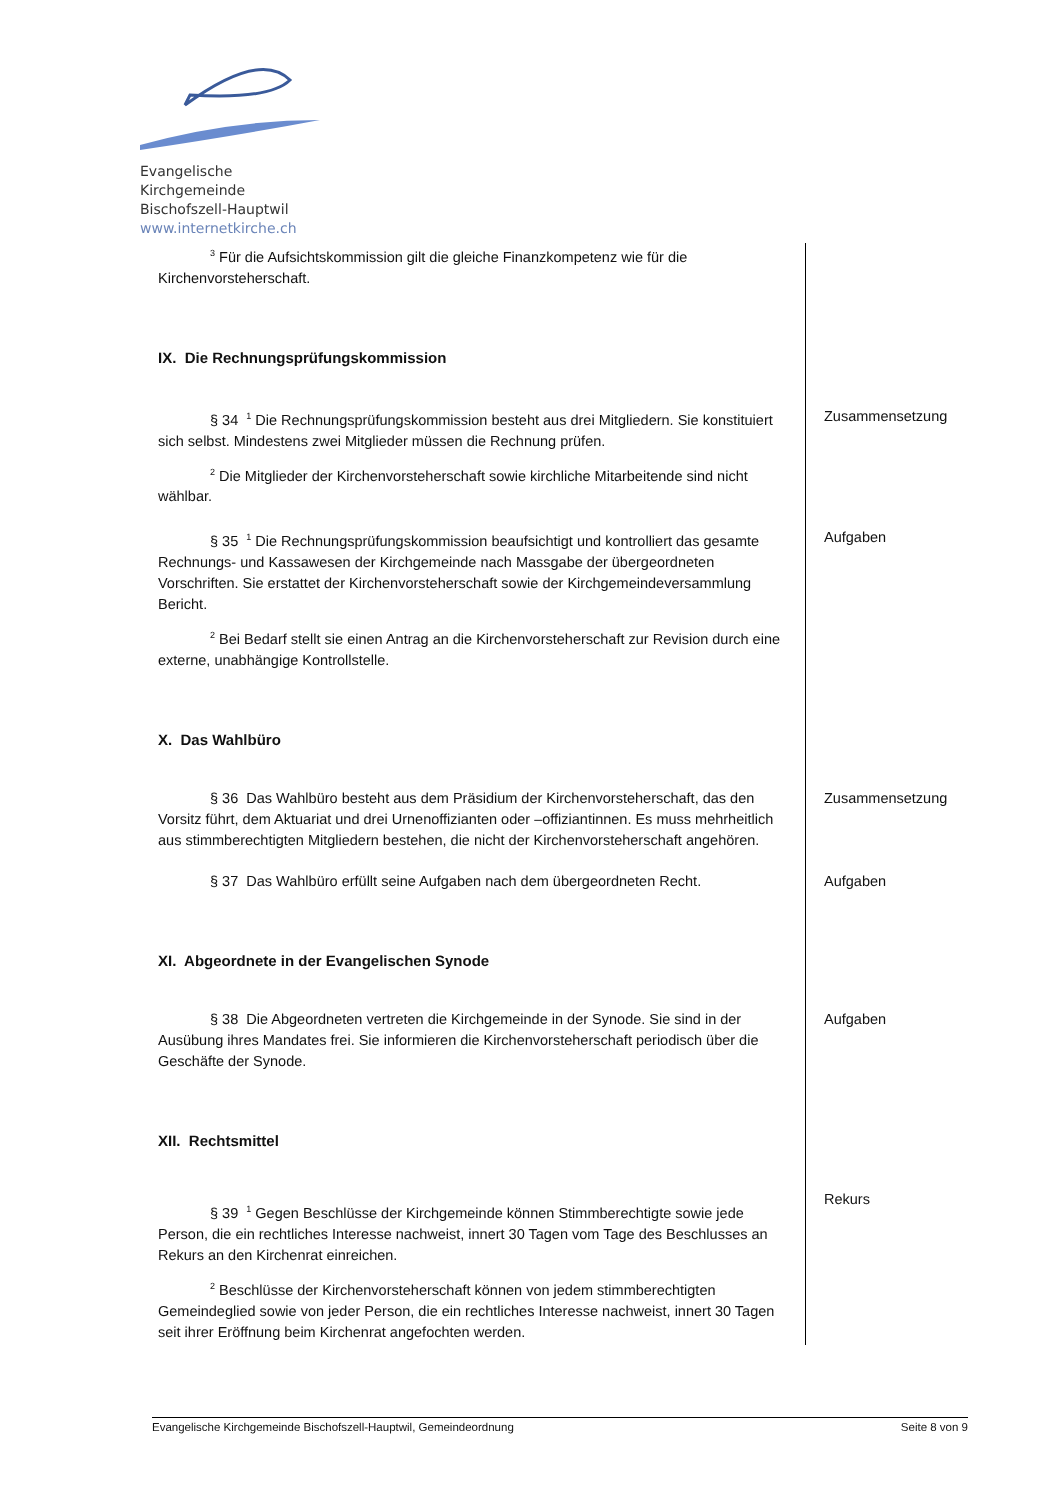Evangelische Kirchgemeinde
Bischofszell-Hauptwil
www.internetkirche.ch
<sup>3</sup> Für die Aufsichtskommission gilt die gleiche Finanzkompetenz wie für die Kirchenvorsteherschaft.
IX. Die Rechnungsprüfungskommission
§ 34 <sup>1</sup> Die Rechnungsprüfungskommission besteht aus drei Mitgliedern. Sie konstituiert sich selbst. Mindestens zwei Mitglieder müssen die Rechnung prüfen.
<sup>2</sup> Die Mitglieder der Kirchenvorsteherschaft sowie kirchliche Mitarbeitende sind nicht wählbar.
Zusammensetzung
§ 35 <sup>1</sup> Die Rechnungsprüfungskommission beaufsichtigt und kontrolliert das gesamte Rechnungs- und Kassawesen der Kirchgemeinde nach Massgabe der übergeordneten Vorschriften. Sie erstattet der Kirchenvorsteherschaft sowie der Kirchgemeindeversammlung Bericht.
<sup>2</sup> Bei Bedarf stellt sie einen Antrag an die Kirchenvorsteherschaft zur Revision durch eine externe, unabhängige Kontrollstelle.
Aufgaben
X. Das Wahlbüro
§ 36 Das Wahlbüro besteht aus dem Präsidium der Kirchenvorsteherschaft, das den Vorsitz führt, dem Aktuariat und drei Urnenoffizianten oder –offiziantinnen. Es muss mehrheitlich aus stimmberechtigten Mitgliedern bestehen, die nicht der Kirchenvorsteherschaft angehören.
Zusammensetzung
§ 37 Das Wahlbüro erfüllt seine Aufgaben nach dem übergeordneten Recht. Aufgaben
XI. Abgeordnete in der Evangelischen Synode
§ 38 Die Abgeordneten vertreten die Kirchgemeinde in der Synode. Sie sind in der Ausübung ihres Mandates frei. Sie informieren die Kirchenvorsteherschaft periodisch über die Geschäfte der Synode.
Aufgaben
XII. Rechtsmittel
§ 39 <sup>1</sup> Gegen Beschlüsse der Kirchgemeinde können Stimmberechtigte sowie jede Person, die ein rechtliches Interesse nachweist, innert 30 Tagen vom Tage des Beschlusses an Rekurs an den Kirchenrat einreichen.
<sup>2</sup> Beschlüsse der Kirchenvorsteherschaft können von jedem stimmberechtigten Gemeindeglied sowie von jeder Person, die ein rechtliches Interesse nachweist, innert 30 Tagen seit ihrer Eröffnung beim Kirchenrat angefochten werden.
Rekurs
Evangelische Kirchgemeinde Bischofszell-Hauptwil, Gemeindeordnung Seite 8 von 9